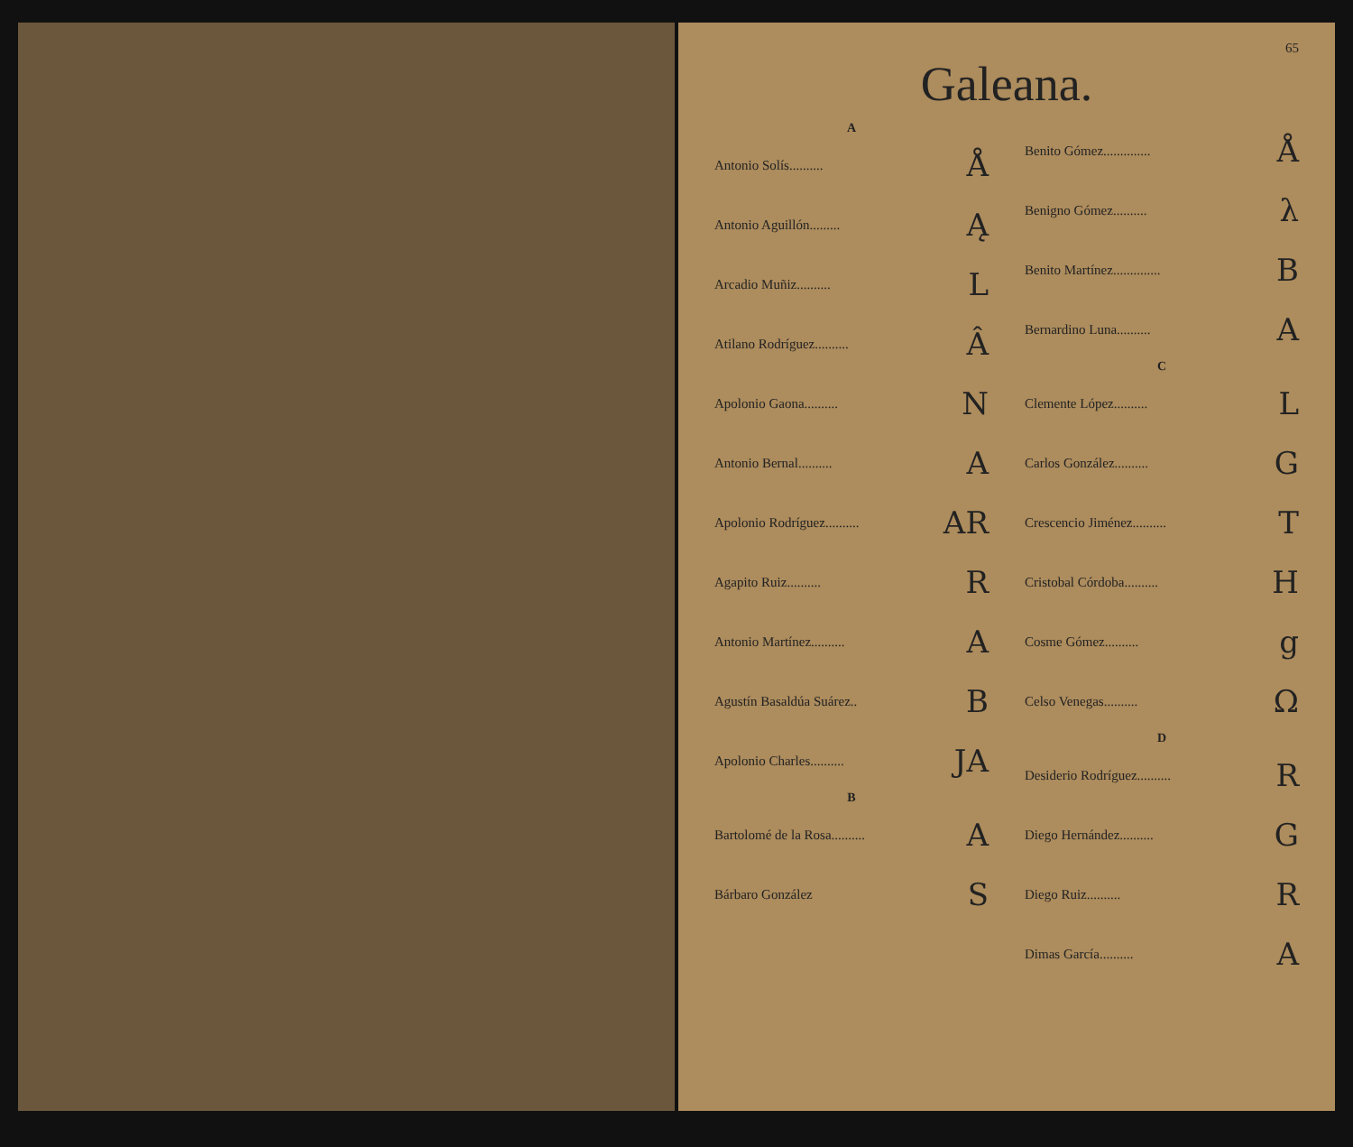65
Galeana.
A
Antonio Solís.......... Å
Antonio Aguillón......... Ą
Arcadio Muñiz.......... L
Atilano Rodríguez.......... Â
Apolonio Gaona.......... N
Antonio Bernal.......... A
Apolonio Rodríguez.......... AR
Agapito Ruiz.......... R
Antonio Martínez.......... A
Agustín Basaldúa Suárez.. B
Apolonio Charles.......... JA
B
Bartolomé de la Rosa.......... A
Bárbaro González S
Benito Gómez.............. Å
Benigno Gómez.......... λ
Benito Martínez.............. B
Bernardino Luna.......... A
C
Clemente López.......... L
Carlos González.......... G
Crescencio Jiménez.......... T
Cristobal Córdoba.......... H
Cosme Gómez.......... g
Celso Venegas.......... Ω
D
Desiderio Rodríguez.......... R
Diego Hernández.......... G
Diego Ruiz.......... R
Dimas García.......... A